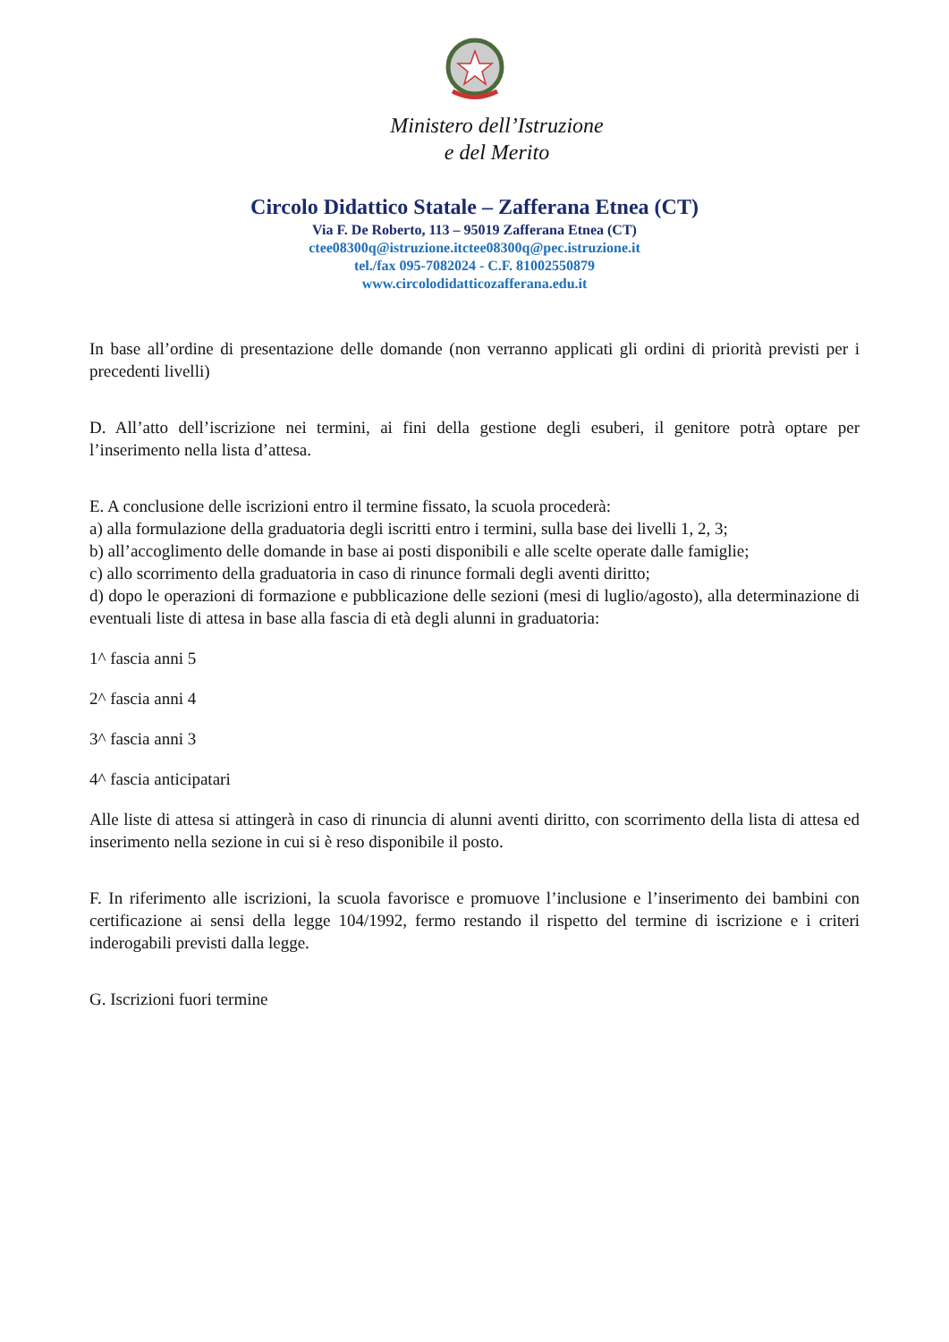Ministero dell’Istruzione
e del Merito
Circolo Didattico Statale – Zafferana Etnea (CT)
Via F. De Roberto, 113 – 95019 Zafferana Etnea (CT)
ctee08300q@istruzione.it ctee08300q@pec.istruzione.it
tel./fax 095-7082024 - C.F. 81002550879
www.circolodidatticozafferana.edu.it
In base all’ordine di presentazione delle domande (non verranno applicati gli ordini di priorità previsti per i precedenti livelli)
D. All’atto dell’iscrizione nei termini, ai fini della gestione degli esuberi, il genitore potrà optare per l’inserimento nella lista d’attesa.
E. A conclusione delle iscrizioni entro il termine fissato, la scuola procederà:
a) alla formulazione della graduatoria degli iscritti entro i termini, sulla base dei livelli 1, 2, 3;
b) all’accoglimento delle domande in base ai posti disponibili e alle scelte operate dalle famiglie;
c) allo scorrimento della graduatoria in caso di rinunce formali degli aventi diritto;
d) dopo le operazioni di formazione e pubblicazione delle sezioni (mesi di luglio/agosto), alla determinazione di eventuali liste di attesa in base alla fascia di età degli alunni in graduatoria:
1^ fascia anni 5
2^ fascia anni 4
3^ fascia anni 3
4^ fascia anticipatari
Alle liste di attesa si attingerà in caso di rinuncia di alunni aventi diritto, con scorrimento della lista di attesa ed inserimento nella sezione in cui si è reso disponibile il posto.
F. In riferimento alle iscrizioni, la scuola favorisce e promuove l’inclusione e l’inserimento dei bambini con certificazione ai sensi della legge 104/1992, fermo restando il rispetto del termine di iscrizione e i criteri inderogabili previsti dalla legge.
G. Iscrizioni fuori termine